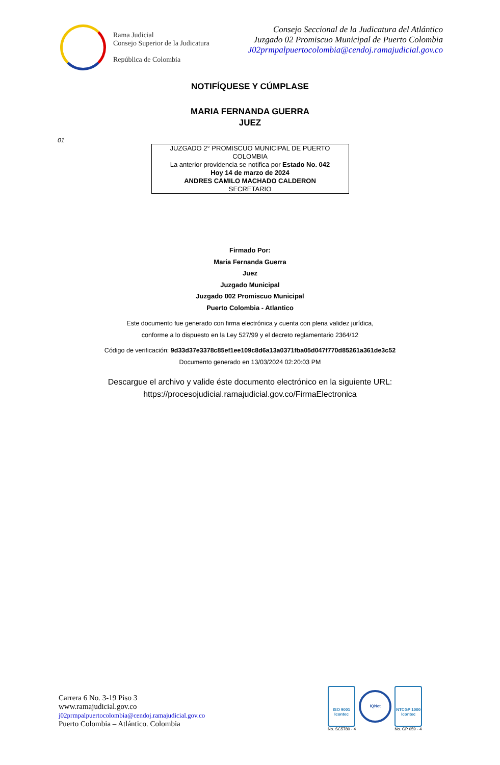Rama Judicial
Consejo Superior de la Judicatura
República de Colombia
Consejo Seccional de la Judicatura del Atlántico
Juzgado 02 Promiscuo Municipal de Puerto Colombia
J02prmpalpuertocolombia@cendoj.ramajudicial.gov.co
NOTIFÍQUESE Y CÚMPLASE
MARIA FERNANDA GUERRA
JUEZ
01
JUZGADO 2° PROMISCUO MUNICIPAL DE PUERTO COLOMBIA
La anterior providencia se notifica por Estado No. 042
Hoy 14 de marzo de 2024
ANDRES CAMILO MACHADO CALDERON
SECRETARIO
Firmado Por:
Maria Fernanda Guerra
Juez
Juzgado Municipal
Juzgado 002 Promiscuo Municipal
Puerto Colombia - Atlantico
Este documento fue generado con firma electrónica y cuenta con plena validez jurídica,
conforme a lo dispuesto en la Ley 527/99 y el decreto reglamentario 2364/12
Código de verificación: 9d33d37e3378c85ef1ee109c8d6a13a0371fba05d047f770d85261a361de3c52
Documento generado en 13/03/2024 02:20:03 PM
Descargue el archivo y valide éste documento electrónico en la siguiente URL:
https://procesojudicial.ramajudicial.gov.co/FirmaElectronica
Carrera 6 No. 3-19 Piso 3
www.ramajudicial.gov.co
j02prmpalpuertocolombia@cendoj.ramajudicial.gov.co
Puerto Colombia – Atlántico. Colombia
ISO 9001 Icontec
No. SC5780 - 4
IQNet
NTCGP 1000 Icontec
No. GP 059 - 4